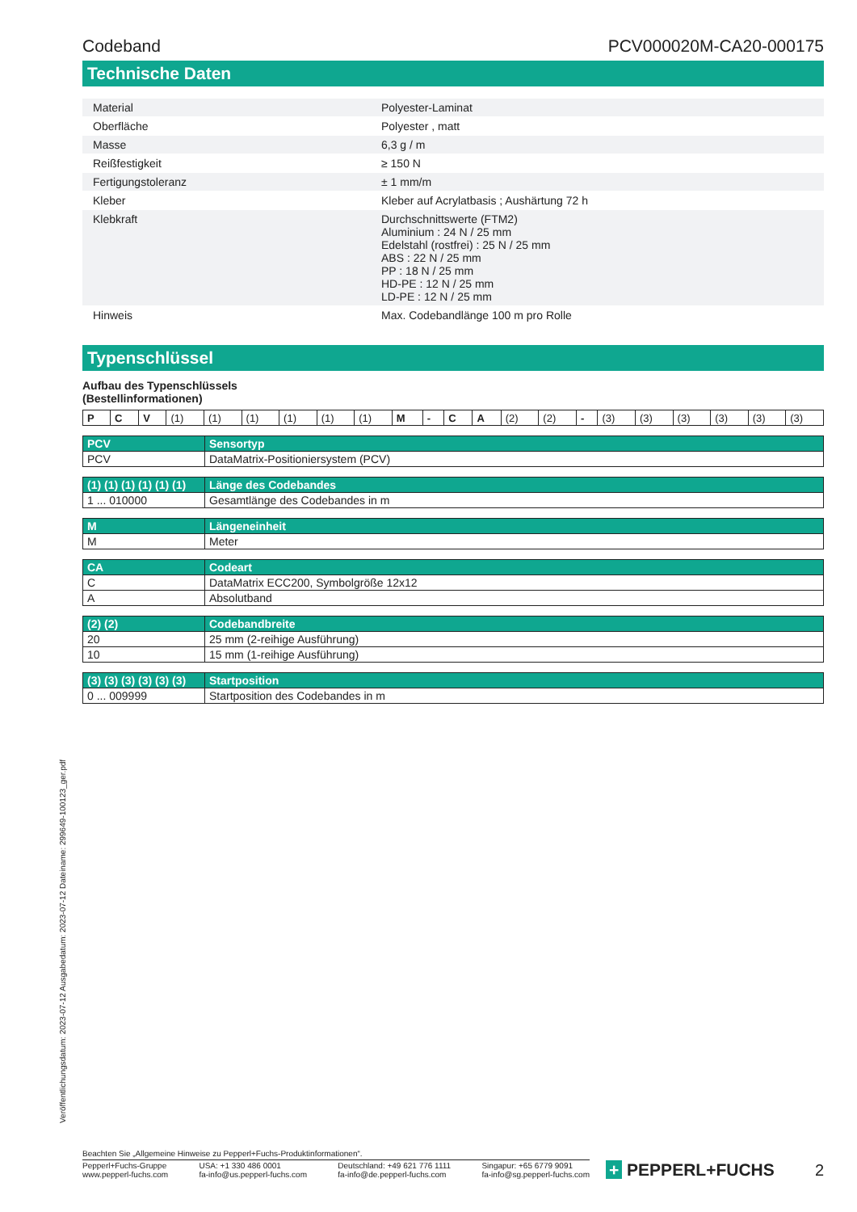Codeband PCV000020M-CA20-000175
Technische Daten
| Material | | Polyester-Laminat |
| Oberfläche | | Polyester , matt |
| Masse | | 6,3 g / m |
| Reißfestigkeit | | ≥ 150 N |
| Fertigungstoleranz | | ± 1 mm/m |
| Kleber | | Kleber auf Acrylatbasis ; Aushärtung 72 h |
| Klebkraft | | Durchschnittswerte (FTM2) Aluminium : 24 N / 25 mm Edelstahl (rostfrei) : 25 N / 25 mm ABS : 22 N / 25 mm PP : 18 N / 25 mm HD-PE : 12 N / 25 mm LD-PE : 12 N / 25 mm |
| Hinweis | | Max. Codebandlänge 100 m pro Rolle |
Typenschlüssel
Aufbau des Typenschlüssels
(Bestellinformationen)
| P | C | V | (1) | (1) | (1) | (1) | (1) | (1) | M | - | C | A | (2) | (2) | - | (3) | (3) | (3) | (3) | (3) | (3) |
| PCV | Sensortyp |
| --- | --- |
| PCV | DataMatrix-Positioniersystem (PCV) |
| (1) (1) (1) (1) (1) (1) | Länge des Codebandes |
| --- | --- |
| 1 ... 010000 | Gesamtlänge des Codebandes in m |
| M | Längeneinheit |
| --- | --- |
| M | Meter |
| CA | Codeart |
| --- | --- |
| C | DataMatrix ECC200, Symbolgröße 12x12 |
| A | Absolutband |
| (2) (2) | Codebandbreite |
| --- | --- |
| 20 | 25 mm (2-reihige Ausführung) |
| 10 | 15 mm (1-reihige Ausführung) |
| (3) (3) (3) (3) (3) (3) | Startposition |
| --- | --- |
| 0 ... 009999 | Startposition des Codebandes in m |
Veröffentlichungsdatum: 2023-07-12 Ausgabedatum: 2023-07-12 Dateiname: 299649-100123_ger.pdf
Beachten Sie „Allgemeine Hinweise zu Pepperl+Fuchs-Produktinformationen“.
Pepperl+Fuchs-Gruppe
www.pepperl-fuchs.com
USA: +1 330 486 0001
fa-info@us.pepperl-fuchs.com
Deutschland: +49 621 776 1111
fa-info@de.pepperl-fuchs.com
Singapur: +65 6779 9091
fa-info@sg.pepperl-fuchs.com
+ PEPPERL+FUCHS 2